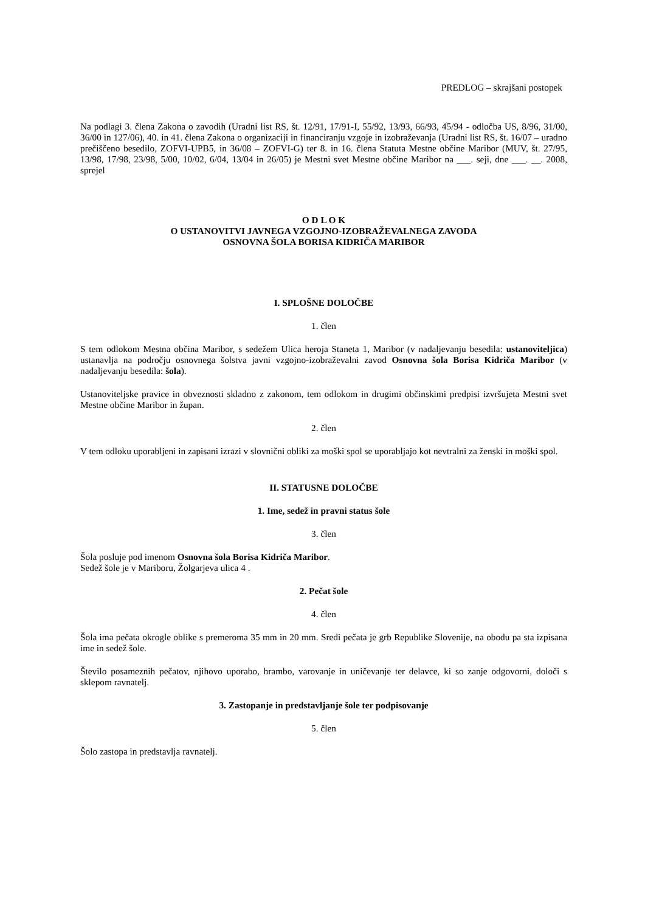PREDLOG – skrajšani postopek
Na podlagi 3. člena Zakona o zavodih (Uradni list RS, št. 12/91, 17/91-I, 55/92, 13/93, 66/93, 45/94 - odločba US, 8/96, 31/00, 36/00 in 127/06), 40. in 41. člena Zakona o organizaciji in financiranju vzgoje in izobraževanja (Uradni list RS, št. 16/07 – uradno prečiščeno besedilo, ZOFVI-UPB5, in 36/08 – ZOFVI-G) ter 8. in 16. člena Statuta Mestne občine Maribor (MUV, št. 27/95, 13/98, 17/98, 23/98, 5/00, 10/02, 6/04, 13/04 in 26/05) je Mestni svet Mestne občine Maribor na ___. seji, dne ___. __. 2008, sprejel
O D L O K
O USTANOVITVI JAVNEGA VZGOJNO-IZOBRAŽEVALNEGA ZAVODA
OSNOVNA ŠOLA BORISA KIDRIČA MARIBOR
I. SPLOŠNE DOLOČBE
1. člen
S tem odlokom Mestna občina Maribor, s sedežem Ulica heroja Staneta 1, Maribor (v nadaljevanju besedila: ustanoviteljica) ustanavlja na področju osnovnega šolstva javni vzgojno-izobraževalni zavod Osnovna šola Borisa Kidriča Maribor (v nadaljevanju besedila: šola).
Ustanoviteljske pravice in obveznosti skladno z zakonom, tem odlokom in drugimi občinskimi predpisi izvršujeta Mestni svet Mestne občine Maribor in župan.
2. člen
V tem odloku uporabljeni in zapisani izrazi v slovnični obliki za moški spol se uporabljajo kot nevtralni za ženski in moški spol.
II. STATUSNE DOLOČBE
1. Ime, sedež in pravni status šole
3. člen
Šola posluje pod imenom Osnovna šola Borisa Kidriča Maribor.
Sedež šole je v Mariboru, Žolgarjeva ulica 4 .
2. Pečat šole
4. člen
Šola ima pečata okrogle oblike s premeroma 35 mm in 20 mm. Sredi pečata je grb Republike Slovenije, na obodu pa sta izpisana ime in sedež šole.
Število posameznih pečatov, njihovo uporabo, hrambo, varovanje in uničevanje ter delavce, ki so zanje odgovorni, določi s sklepom ravnatelj.
3. Zastopanje in predstavljanje šole ter podpisovanje
5. člen
Šolo zastopa in predstavlja ravnatelj.